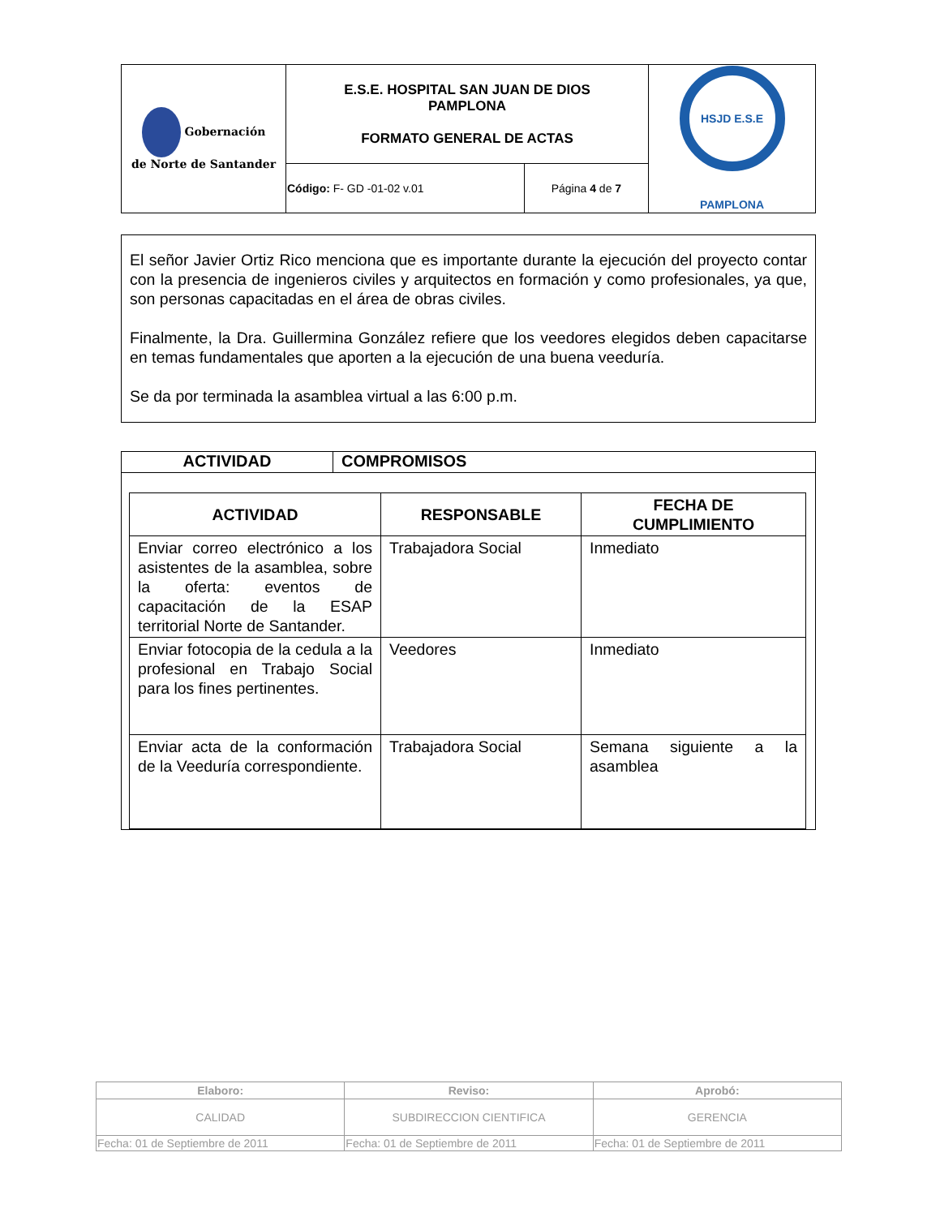| Gobernación de Norte de Santander | E.S.E. HOSPITAL SAN JUAN DE DIOS PAMPLONA FORMATO GENERAL DE ACTAS | | HSJD E.S.E PAMPLONA |
| | Código: F- GD -01-02 v.01 | Página 4 de 7 | |
El señor Javier Ortiz Rico menciona que es importante durante la ejecución del proyecto contar con la presencia de ingenieros civiles y arquitectos en formación y como profesionales, ya que, son personas capacitadas en el área de obras civiles.
Finalmente, la Dra. Guillermina González refiere que los veedores elegidos deben capacitarse en temas fundamentales que aporten a la ejecución de una buena veeduría.
Se da por terminada la asamblea virtual a las 6:00 p.m.
ACTIVIDAD COMPROMISOS
| ACTIVIDAD | RESPONSABLE | FECHA DE CUMPLIMIENTO |
| --- | --- | --- |
| Enviar correo electrónico a los asistentes de la asamblea, sobre la oferta: eventos de capacitación de la ESAP territorial Norte de Santander. | Trabajadora Social | Inmediato |
| Enviar fotocopia de la cedula a la profesional en Trabajo Social para los fines pertinentes. | Veedores | Inmediato |
| Enviar acta de la conformación de la Veeduría correspondiente. | Trabajadora Social | Semana siguiente a la asamblea |
| Elaboro: | Reviso: | Aprobó: |
| CALIDAD | SUBDIRECCION CIENTIFICA | GERENCIA |
| Fecha: 01 de Septiembre de 2011 | Fecha: 01 de Septiembre de 2011 | Fecha: 01 de Septiembre de 2011 |